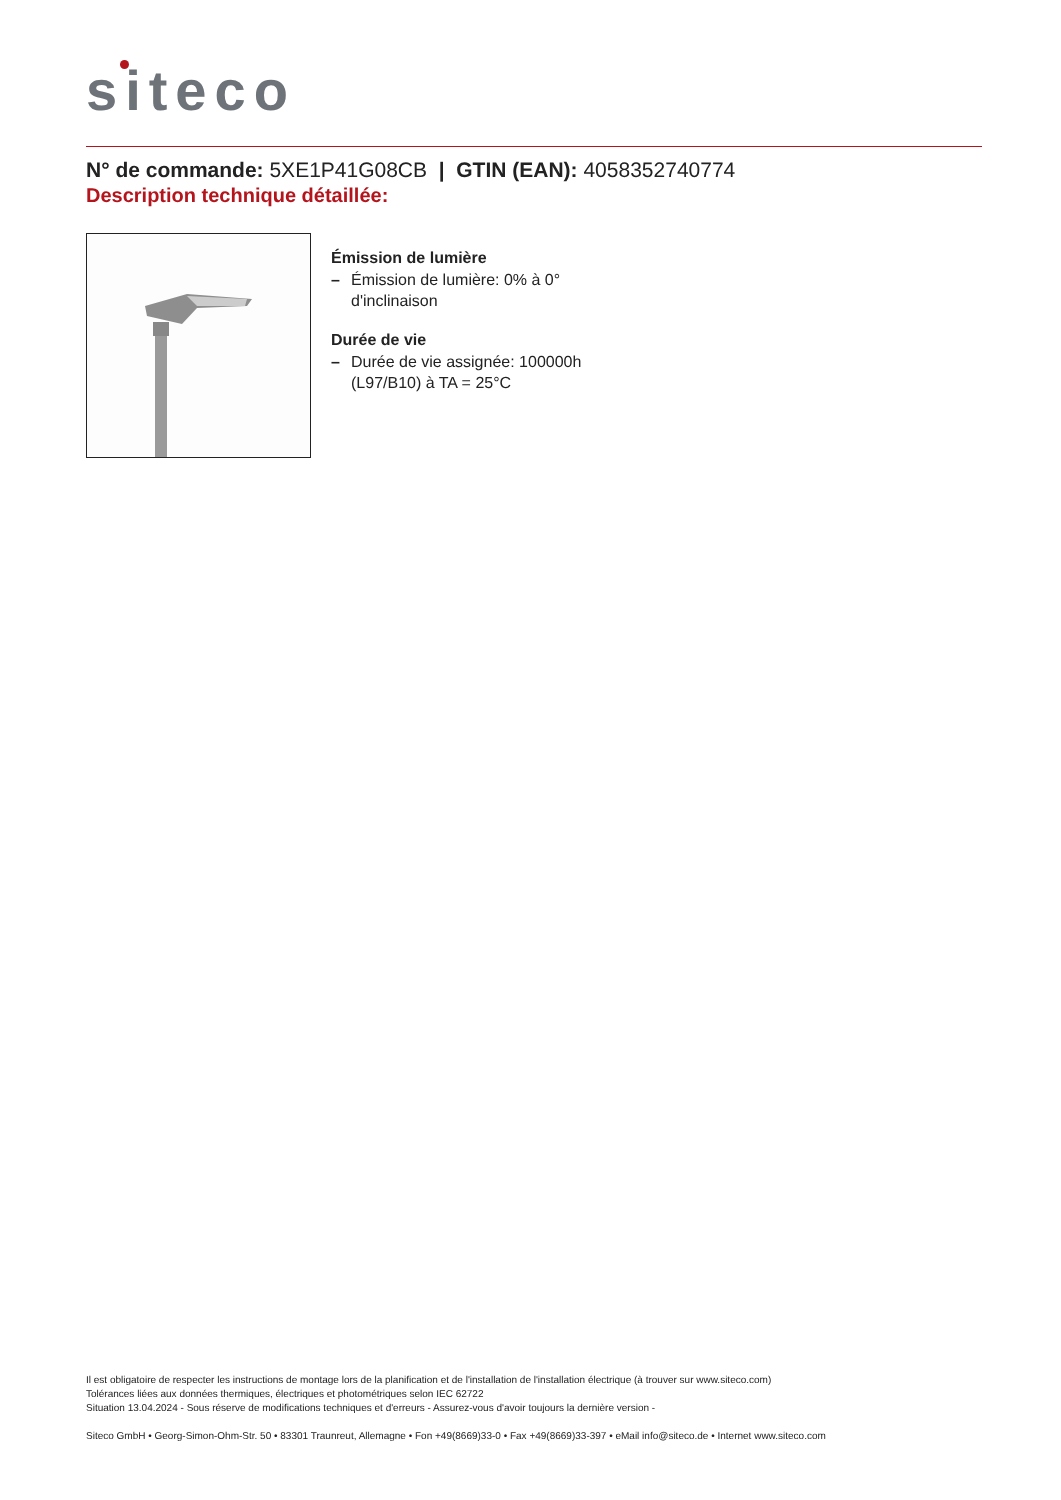siteco
N° de commande: 5XE1P41G08CB | GTIN (EAN): 4058352740774
Description technique détaillée:
Émission de lumière
– Émission de lumière: 0% à 0° d'inclinaison
Durée de vie
– Durée de vie assignée: 100000h (L97/B10) à TA = 25°C
Il est obligatoire de respecter les instructions de montage lors de la planification et de l'installation de l'installation électrique (à trouver sur www.siteco.com)
Tolérances liées aux données thermiques, électriques et photométriques selon IEC 62722
Situation 13.04.2024 - Sous réserve de modifications techniques et d'erreurs - Assurez-vous d'avoir toujours la dernière version -
Siteco GmbH • Georg-Simon-Ohm-Str. 50 • 83301 Traunreut, Allemagne • Fon +49(8669)33-0 • Fax +49(8669)33-397 • eMail info@siteco.de • Internet www.siteco.com